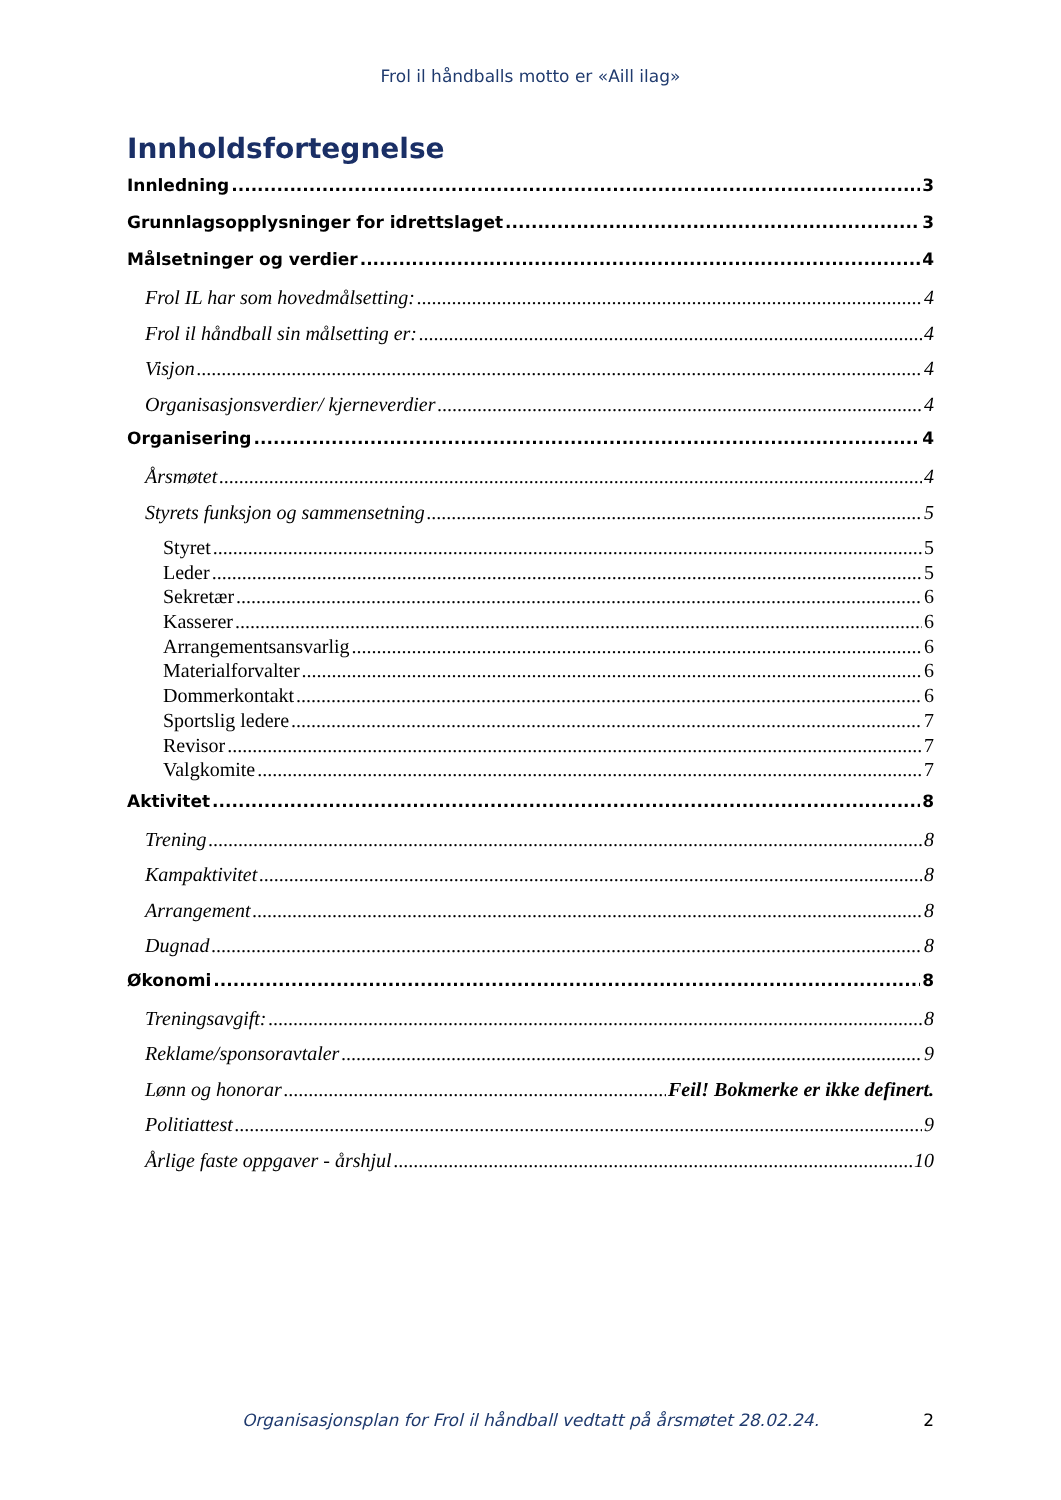Frol il håndballs motto er «Aill ilag»
Innholdsfortegnelse
Innledning 3
Grunnlagsopplysninger for idrettslaget 3
Målsetninger og verdier 4
Frol IL har som hovedmålsetting: 4
Frol il håndball sin målsetting er: 4
Visjon 4
Organisasjonsverdier/ kjerneverdier 4
Organisering 4
Årsmøtet 4
Styrets funksjon og sammensetning 5
Styret 5
Leder 5
Sekretær 6
Kasserer 6
Arrangementsansvarlig 6
Materialforvalter 6
Dommerkontakt 6
Sportslig ledere 7
Revisor 7
Valgkomite 7
Aktivitet 8
Trening 8
Kampaktivitet 8
Arrangement 8
Dugnad 8
Økonomi 8
Treningsavgift: 8
Reklame/sponsoravtaler 9
Lønn og honorar Feil! Bokmerke er ikke definert.
Politiattest 9
Årlige faste oppgaver - årshjul 10
Organisasjonsplan for Frol il håndball vedtatt på årsmøtet 28.02.24. 2